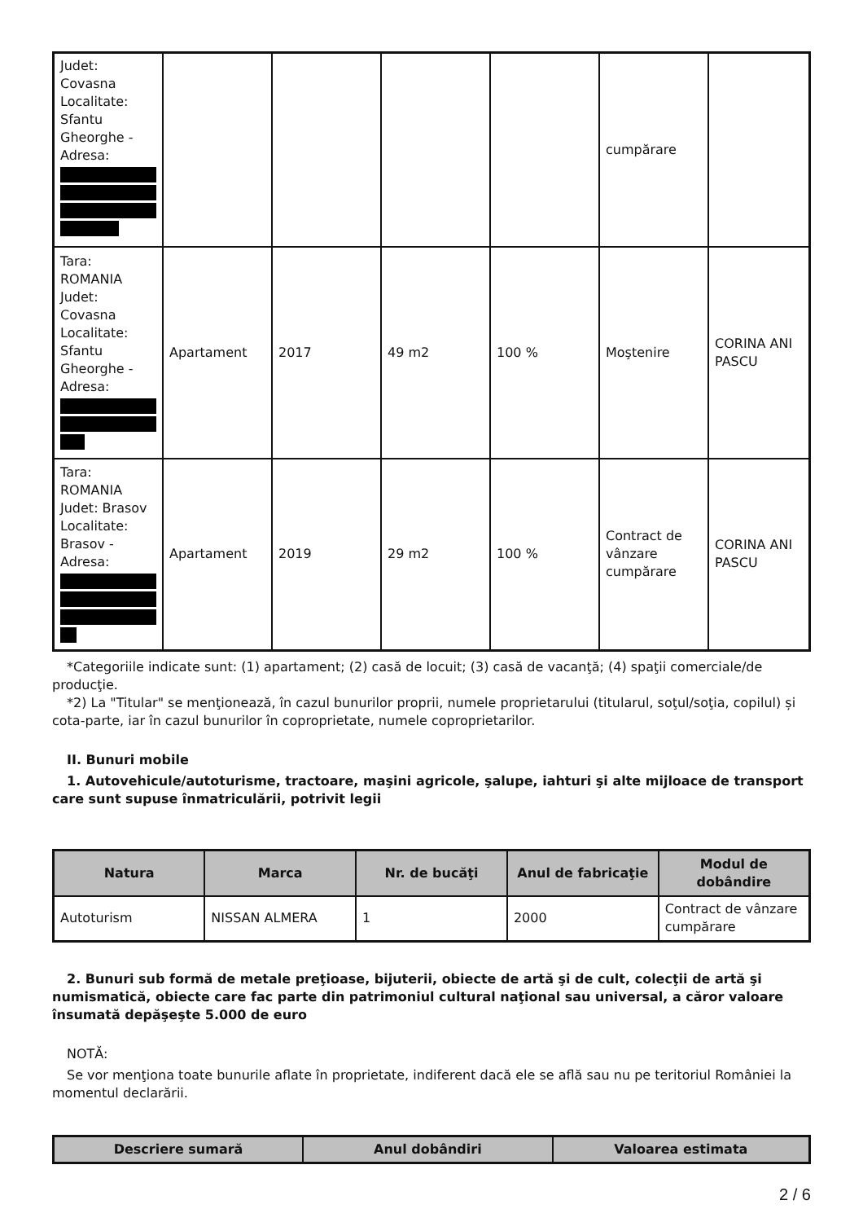| Judet: Covasna Localitate: Sfantu Gheorghe - Adresa: | | | | | cumpărare | |
| Tara: ROMANIA Judet: Covasna Localitate: Sfantu Gheorghe - Adresa: | Apartament | 2017 | 49 m2 | 100 % | Moştenire | CORINA ANI PASCU |
| Tara: ROMANIA Judet: Brasov Localitate: Brasov - Adresa: | Apartament | 2019 | 29 m2 | 100 % | Contract de vânzare cumpărare | CORINA ANI PASCU |
*Categoriile indicate sunt: (1) apartament; (2) casă de locuit; (3) casă de vacanţă; (4) spaţii comerciale/de producţie.
*2) La "Titular" se menţionează, în cazul bunurilor proprii, numele proprietarului (titularul, soţul/soţia, copilul) și cota-parte, iar în cazul bunurilor în coproprietate, numele coproprietarilor.
II. Bunuri mobile
1. Autovehicule/autoturisme, tractoare, maşini agricole, şalupe, iahturi şi alte mijloace de transport care sunt supuse înmatriculării, potrivit legii
| Natura | Marca | Nr. de bucăţi | Anul de fabricaţie | Modul de dobândire |
| --- | --- | --- | --- | --- |
| Autoturism | NISSAN ALMERA | 1 | 2000 | Contract de vânzare cumpărare |
2. Bunuri sub formă de metale preţioase, bijuterii, obiecte de artă şi de cult, colecţii de artă şi numismatică, obiecte care fac parte din patrimoniul cultural naţional sau universal, a căror valoare însumată depăşeşte 5.000 de euro
NOTĂ:
Se vor menţiona toate bunurile aflate în proprietate, indiferent dacă ele se află sau nu pe teritoriul României la momentul declarării.
| Descriere sumară | Anul dobândiri | Valoarea estimata |
| --- | --- | --- |
2 / 6